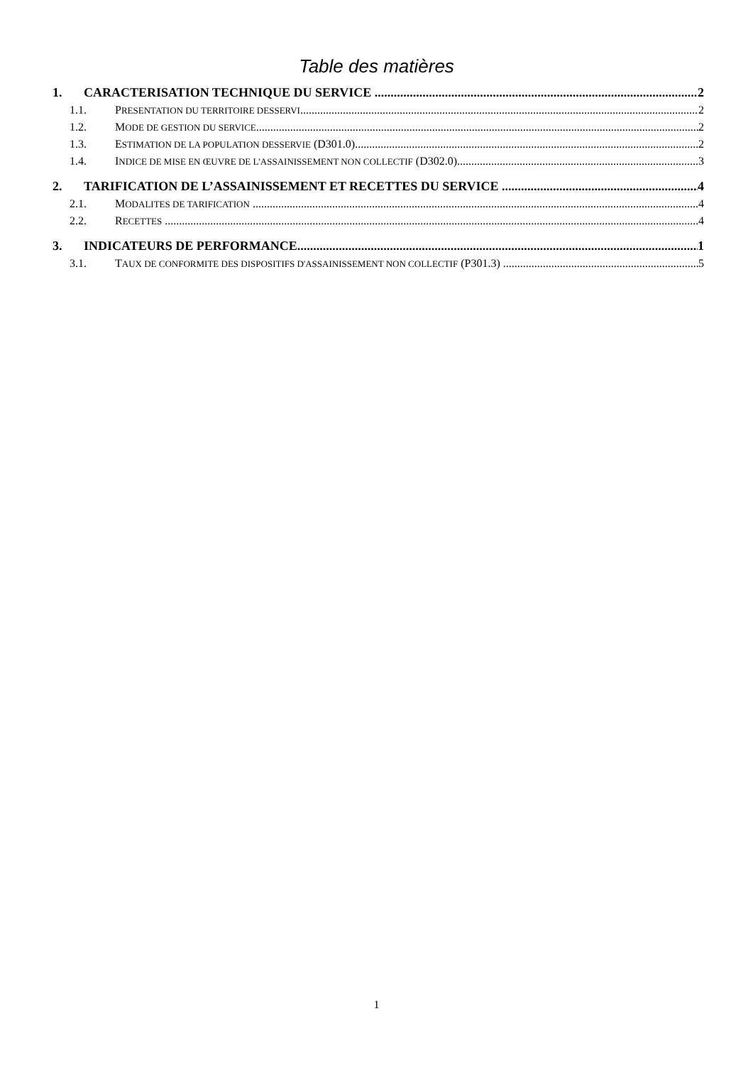Table des matières
1. CARACTERISATION TECHNIQUE DU SERVICE 2
1.1. PRESENTATION DU TERRITOIRE DESSERVI 2
1.2. MODE DE GESTION DU SERVICE 2
1.3. ESTIMATION DE LA POPULATION DESSERVIE (D301.0) 2
1.4. INDICE DE MISE EN ŒUVRE DE L'ASSAINISSEMENT NON COLLECTIF (D302.0) 3
2. TARIFICATION DE L’ASSAINISSEMENT ET RECETTES DU SERVICE 4
2.1. MODALITES DE TARIFICATION 4
2.2. RECETTES 4
3. INDICATEURS DE PERFORMANCE 1
3.1. TAUX DE CONFORMITE DES DISPOSITIFS D'ASSAINISSEMENT NON COLLECTIF (P301.3) 5
1